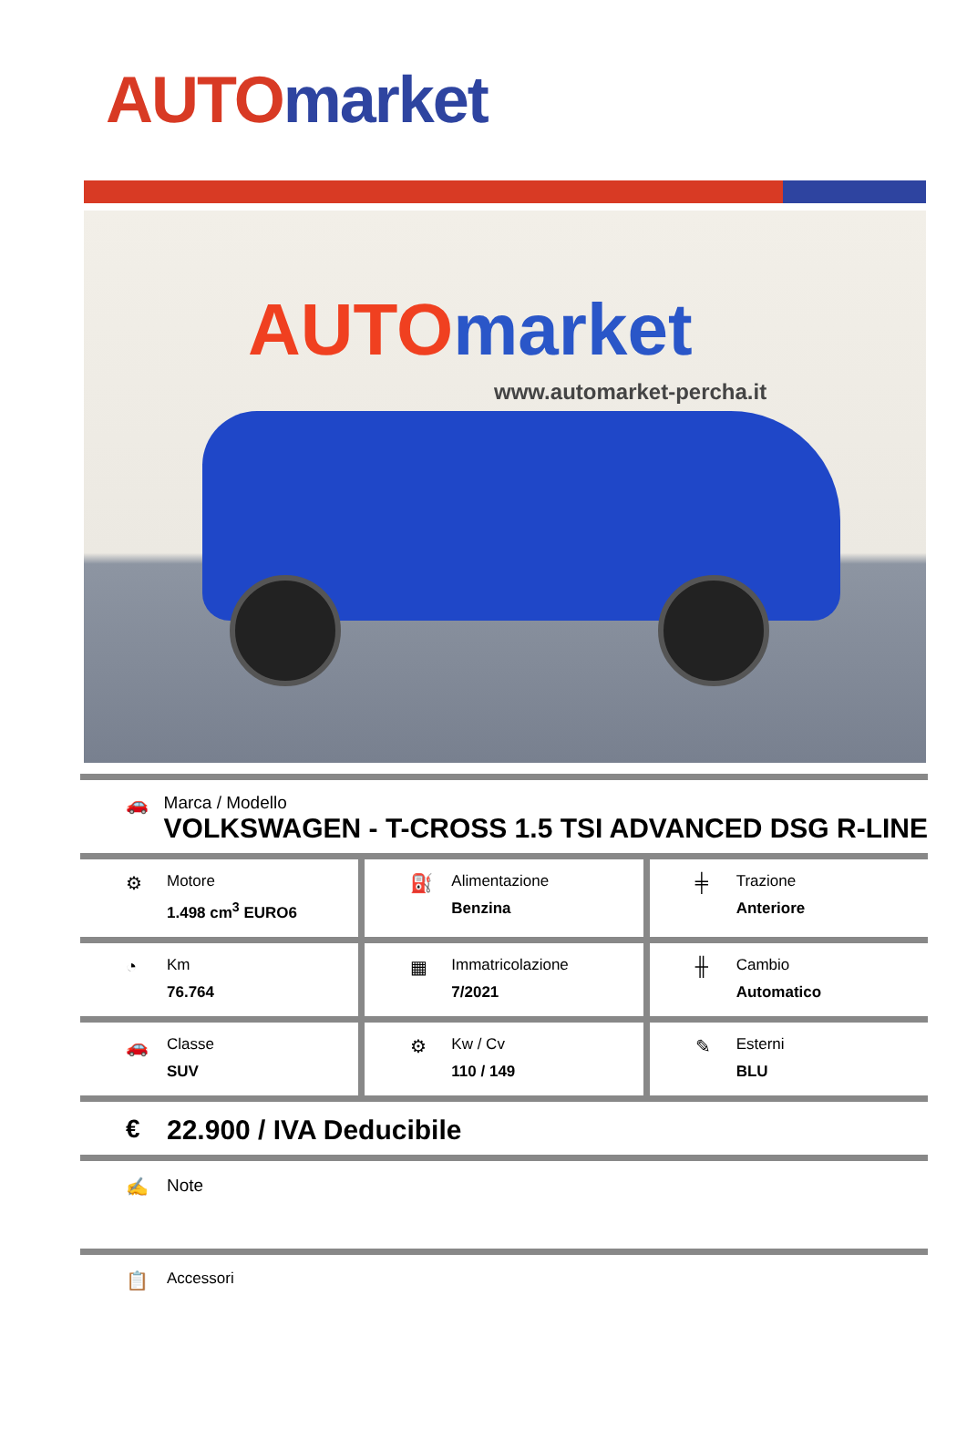AUTO market
AUTO market
www.automarket-percha.it
🚗 Marca / Modello
VOLKSWAGEN - T-CROSS 1.5 TSI ADVANCED DSG R-LINE
⚙
Motore
1.498 cm<sup>3</sup> EURO6
⛽
Alimentazione
Benzina
╪
Trazione
Anteriore
◔
Km
76.764
▦
Immatricolazione
7/2021
╫
Cambio
Automatico
🚗
Classe
SUV
⚙
Kw / Cv
110 / 149
✎
Esterni
BLU
€ 22.900 / IVA Deducibile
✍ Note
📋
Accessori